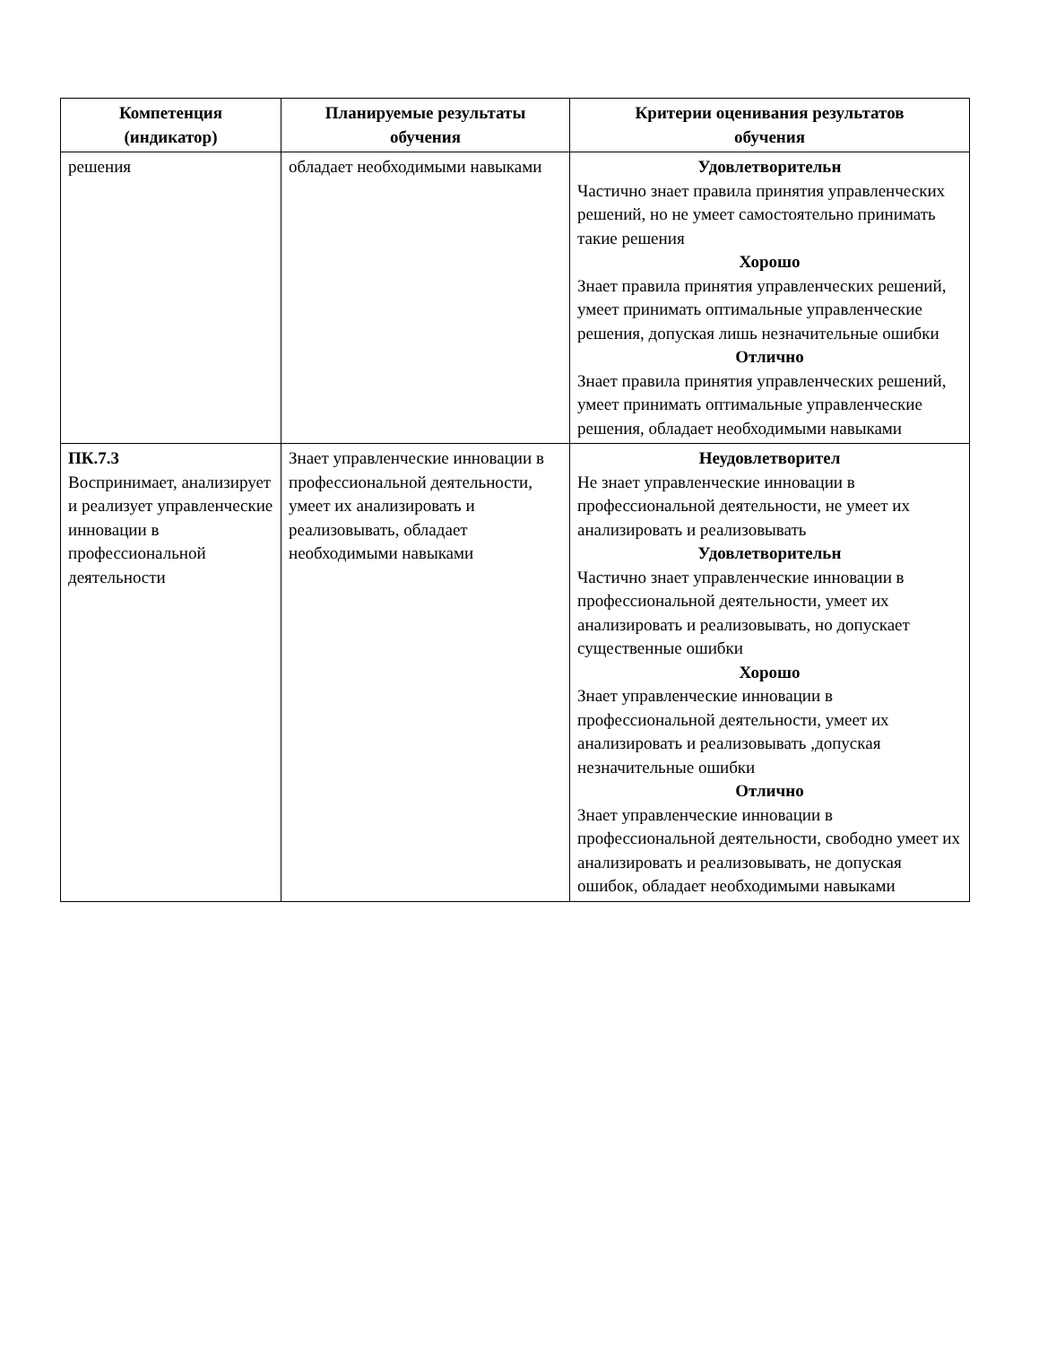| Компетенция (индикатор) | Планируемые результаты обучения | Критерии оценивания результатов обучения |
| --- | --- | --- |
| решения | обладает необходимыми навыками | Удовлетворительн Частично знает правила принятия управленческих решений, но не умеет самостоятельно принимать такие решения Хорошо Знает правила принятия управленческих решений, умеет принимать оптимальные управленческие решения, допуская лишь незначительные ошибки Отлично Знает правила принятия управленческих решений, умеет принимать оптимальные управленческие решения, обладает необходимыми навыками |
| ПК.7.3 Воспринимает, анализирует и реализует управленческие инновации в профессиональной деятельности | Знает управленческие инновации в профессиональной деятельности, умеет их анализировать и реализовывать, обладает необходимыми навыками | Неудовлетворител Не знает управленческие инновации в профессиональной деятельности, не умеет их анализировать и реализовывать Удовлетворительн Частично знает управленческие инновации в профессиональной деятельности, умеет их анализировать и реализовывать, но допускает существенные ошибки Хорошо Знает управленческие инновации в профессиональной деятельности, умеет их анализировать и реализовывать ,допуская незначительные ошибки Отлично Знает управленческие инновации в профессиональной деятельности, свободно умеет их анализировать и реализовывать, не допуская ошибок, обладает необходимыми навыками |